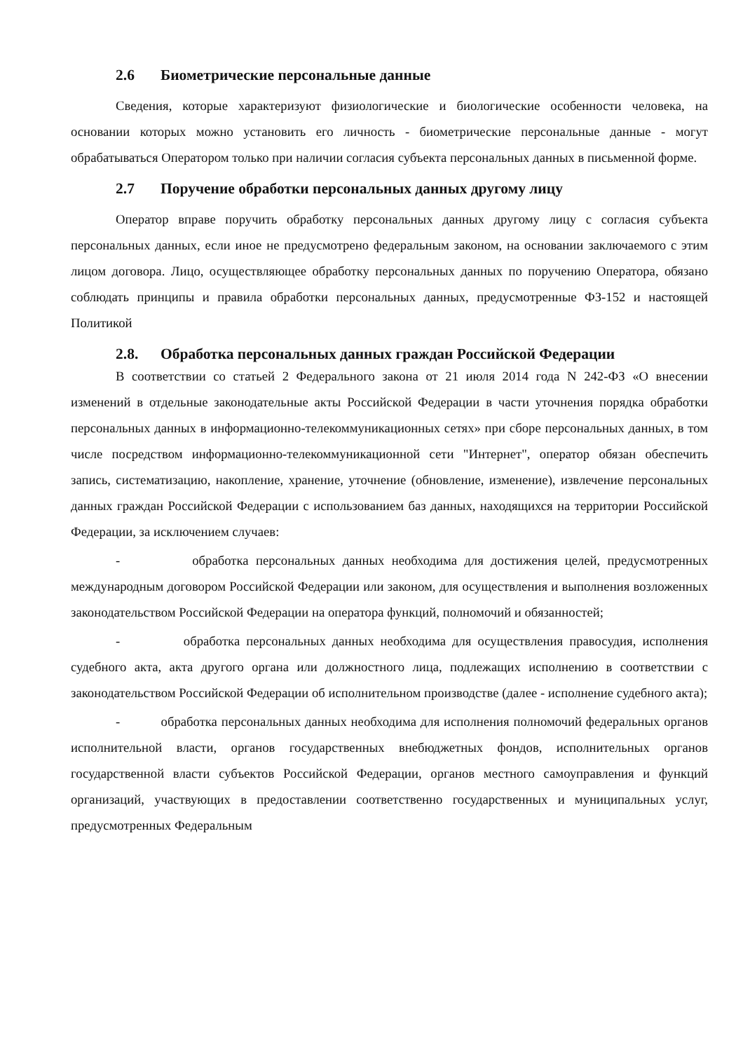2.6 Биометрические персональные данные
Сведения, которые характеризуют физиологические и биологические особенности человека, на основании которых можно установить его личность - биометрические персональные данные - могут обрабатываться Оператором только при наличии согласия субъекта персональных данных в письменной форме.
2.7 Поручение обработки персональных данных другому лицу
Оператор вправе поручить обработку персональных данных другому лицу с согласия субъекта персональных данных, если иное не предусмотрено федеральным законом, на основании заключаемого с этим лицом договора. Лицо, осуществляющее обработку персональных данных по поручению Оператора, обязано соблюдать принципы и правила обработки персональных данных, предусмотренные ФЗ-152 и настоящей Политикой
2.8. Обработка персональных данных граждан Российской Федерации
В соответствии со статьей 2 Федерального закона от 21 июля 2014 года N 242-ФЗ «О внесении изменений в отдельные законодательные акты Российской Федерации в части уточнения порядка обработки персональных данных в информационно-телекоммуникационных сетях» при сборе персональных данных, в том числе посредством информационно-телекоммуникационной сети "Интернет", оператор обязан обеспечить запись, систематизацию, накопление, хранение, уточнение (обновление, изменение), извлечение персональных данных граждан Российской Федерации с использованием баз данных, находящихся на территории Российской Федерации, за исключением случаев:
- обработка персональных данных необходима для достижения целей, предусмотренных международным договором Российской Федерации или законом, для осуществления и выполнения возложенных законодательством Российской Федерации на оператора функций, полномочий и обязанностей;
- обработка персональных данных необходима для осуществления правосудия, исполнения судебного акта, акта другого органа или должностного лица, подлежащих исполнению в соответствии с законодательством Российской Федерации об исполнительном производстве (далее - исполнение судебного акта);
- обработка персональных данных необходима для исполнения полномочий федеральных органов исполнительной власти, органов государственных внебюджетных фондов, исполнительных органов государственной власти субъектов Российской Федерации, органов местного самоуправления и функций организаций, участвующих в предоставлении соответственно государственных и муниципальных услуг, предусмотренных Федеральным